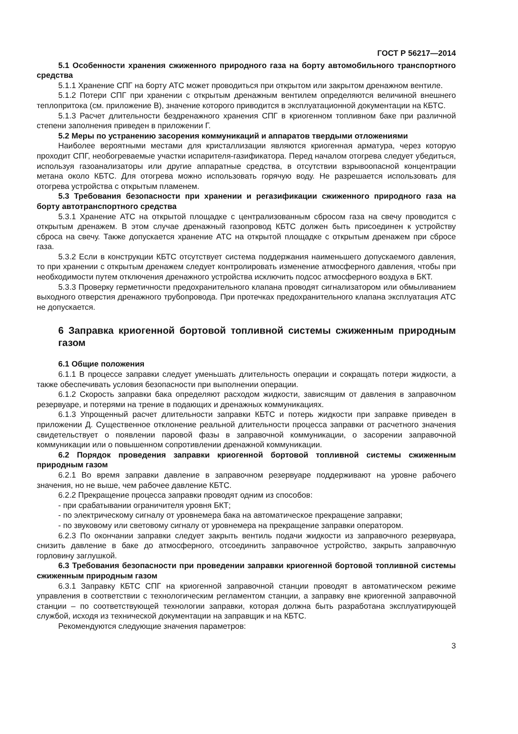ГОСТ Р 56217—2014
5.1 Особенности хранения сжиженного природного газа на борту автомобильного транспортного средства
5.1.1 Хранение СПГ на борту АТС может проводиться при открытом или закрытом дренажном вентиле.
5.1.2 Потери СПГ при хранении с открытым дренажным вентилем определяются величиной внешнего теплопритока (см. приложение В), значение которого приводится в эксплуатационной документации на КБТС.
5.1.3 Расчет длительности бездренажного хранения СПГ в криогенном топливном баке при различной степени заполнения приведен в приложении Г.
5.2 Меры по устранению засорения коммуникаций и аппаратов твердыми отложениями
Наиболее вероятными местами для кристаллизации являются криогенная арматура, через которую проходит СПГ, необогреваемые участки испарителя-газификатора. Перед началом отогрева следует убедиться, используя газоанализаторы или другие аппаратные средства, в отсутствии взрывоопасной концентрации метана около КБТС. Для отогрева можно использовать горячую воду. Не разрешается использовать для отогрева устройства с открытым пламенем.
5.3 Требования безопасности при хранении и регазификации сжиженного природного газа на борту автотранспортного средства
5.3.1 Хранение АТС на открытой площадке с централизованным сбросом газа на свечу проводится с открытым дренажем. В этом случае дренажный газопровод КБТС должен быть присоединен к устройству сброса на свечу. Также допускается хранение АТС на открытой площадке с открытым дренажем при сбросе газа.
5.3.2 Если в конструкции КБТС отсутствует система поддержания наименьшего допускаемого давления, то при хранении с открытым дренажем следует контролировать изменение атмосферного давления, чтобы при необходимости путем отключения дренажного устройства исключить подсос атмосферного воздуха в БКТ.
5.3.3 Проверку герметичности предохранительного клапана проводят сигнализатором или обмыливанием выходного отверстия дренажного трубопровода. При протечках предохранительного клапана эксплуатация АТС не допускается.
6 Заправка криогенной бортовой топливной системы сжиженным природным газом
6.1 Общие положения
6.1.1 В процессе заправки следует уменьшать длительность операции и сокращать потери жидкости, а также обеспечивать условия безопасности при выполнении операции.
6.1.2 Скорость заправки бака определяют расходом жидкости, зависящим от давления в заправочном резервуаре, и потерями на трение в подающих и дренажных коммуникациях.
6.1.3 Упрощенный расчет длительности заправки КБТС и потерь жидкости при заправке приведен в приложении Д. Существенное отклонение реальной длительности процесса заправки от расчетного значения свидетельствует о появлении паровой фазы в заправочной коммуникации, о засорении заправочной коммуникации или о повышенном сопротивлении дренажной коммуникации.
6.2 Порядок проведения заправки криогенной бортовой топливной системы сжиженным природным газом
6.2.1 Во время заправки давление в заправочном резервуаре поддерживают на уровне рабочего значения, но не выше, чем рабочее давление КБТС.
6.2.2 Прекращение процесса заправки проводят одним из способов:
- при срабатывании ограничителя уровня БКТ;
- по электрическому сигналу от уровнемера бака на автоматическое прекращение заправки;
- по звуковому или световому сигналу от уровнемера на прекращение заправки оператором.
6.2.3 По окончании заправки следует закрыть вентиль подачи жидкости из заправочного резервуара, снизить давление в баке до атмосферного, отсоединить заправочное устройство, закрыть заправочную горловину заглушкой.
6.3 Требования безопасности при проведении заправки криогенной бортовой топливной системы сжиженным природным газом
6.3.1 Заправку КБТС СПГ на криогенной заправочной станции проводят в автоматическом режиме управления в соответствии с технологическим регламентом станции, а заправку вне криогенной заправочной станции – по соответствующей технологии заправки, которая должна быть разработана эксплуатирующей службой, исходя из технической документации на заправщик и на КБТС.
Рекомендуются следующие значения параметров:
3